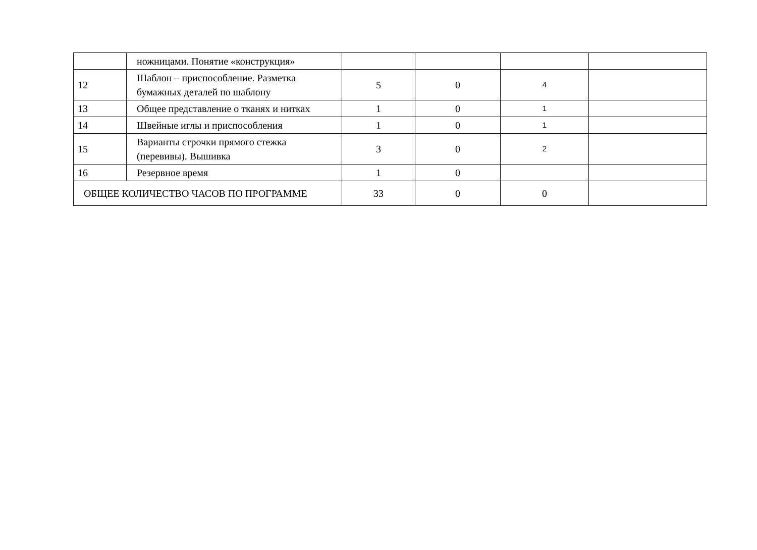| | ножницами. Понятие «конструкция» | | | | |
| 12 | Шаблон – приспособление. Разметка бумажных деталей по шаблону | 5 | 0 | 4 | |
| 13 | Общее представление о тканях и нитках | 1 | 0 | 1 | |
| 14 | Швейные иглы и приспособления | 1 | 0 | 1 | |
| 15 | Варианты строчки прямого стежка (перевивы). Вышивка | 3 | 0 | 2 | |
| 16 | Резервное время | 1 | 0 | | |
| ОБЩЕЕ КОЛИЧЕСТВО ЧАСОВ ПО ПРОГРАММЕ | | 33 | 0 | 0 | |